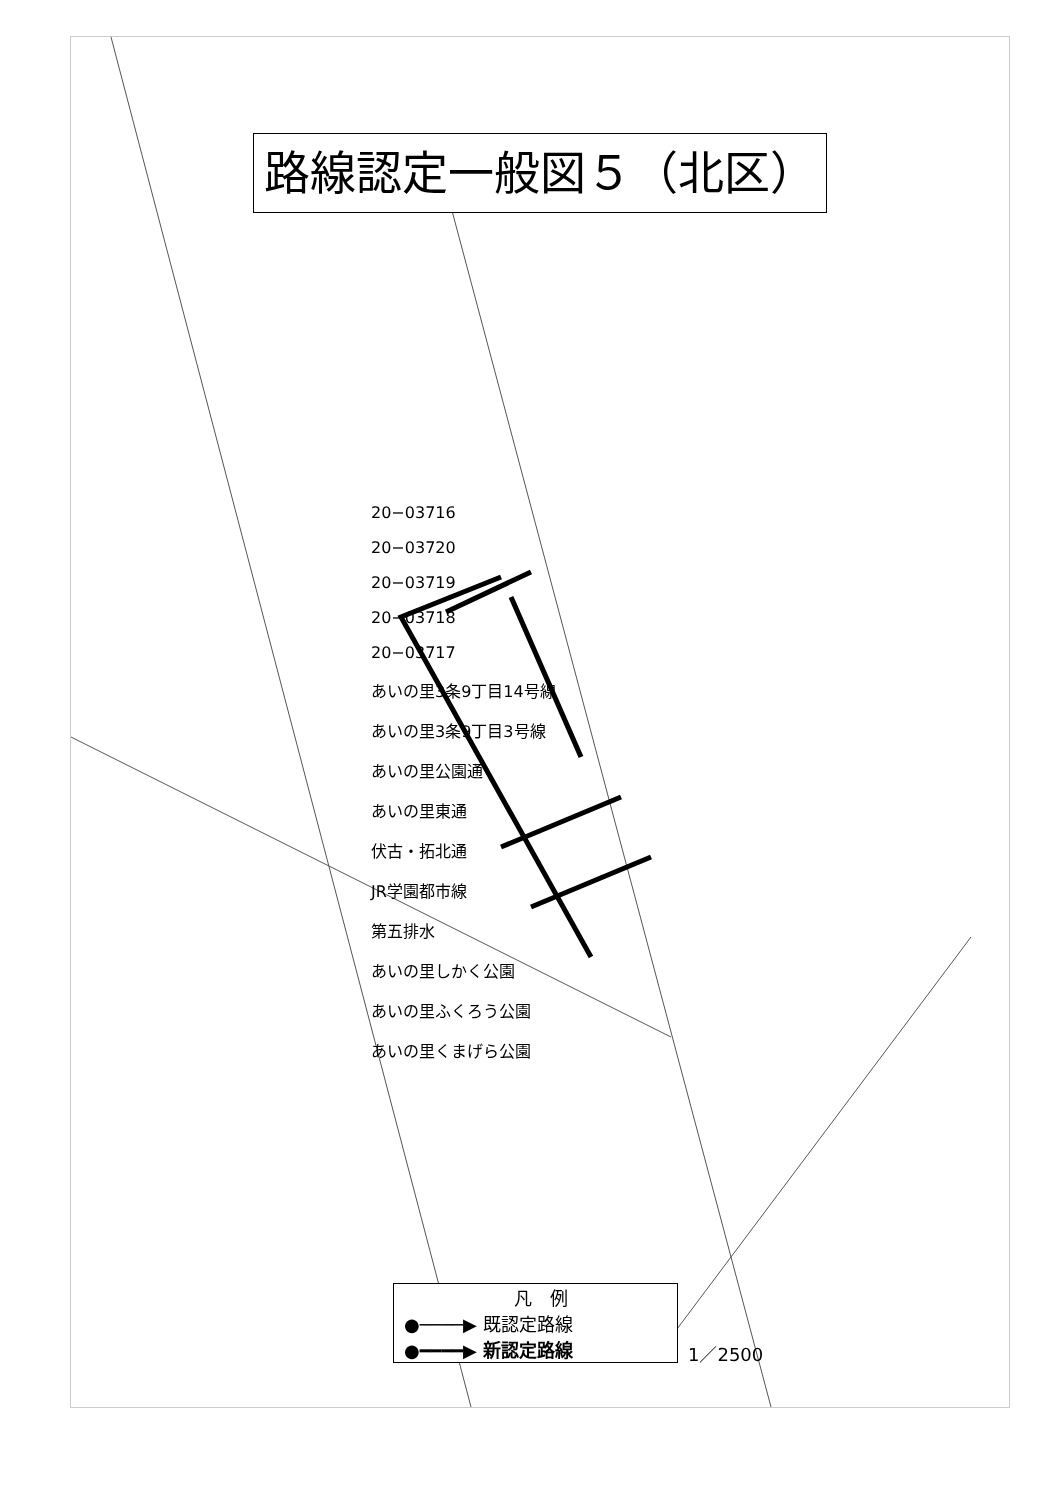20−03716
20−03720
20−03719
20−03718
20−03717
あいの里3条9丁目14号線
あいの里3条9丁目3号線
あいの里公園通
あいの里東通
伏古・拓北通
JR学園都市線
第五排水
あいの里しかく公園
あいの里ふくろう公園
あいの里くまげら公園
路線認定一般図５（北区）
凡　例
●────▶ 既認定路線
●━━━━▶ 新認定路線
1／2500